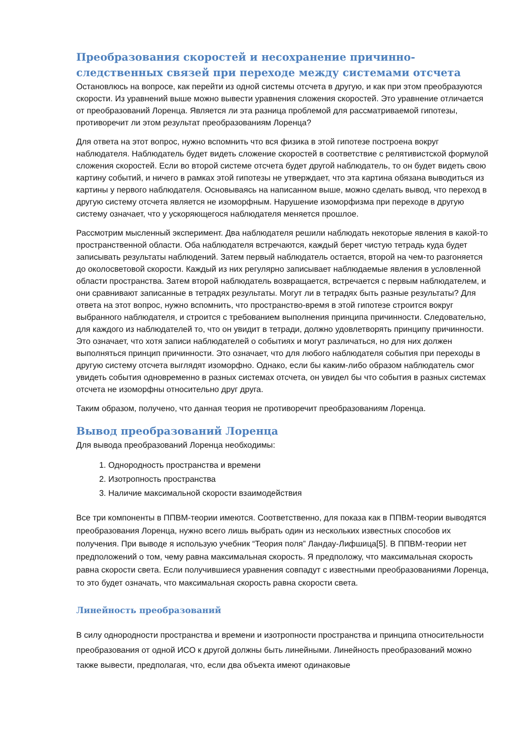Преобразования скоростей и несохранение причинно-следственных связей при переходе между системами отсчета
Остановлюсь на вопросе, как перейти из одной системы отсчета в другую, и как при этом преобразуются скорости. Из уравнений выше можно вывести уравнения сложения скоростей. Это уравнение отличается от преобразований Лоренца. Является ли эта разница проблемой для рассматриваемой гипотезы, противоречит ли этом результат преобразованиям Лоренца?
Для ответа на этот вопрос, нужно вспомнить что вся физика в этой гипотезе построена вокруг наблюдателя. Наблюдатель будет видеть сложение скоростей в соответствие с релятивистской формулой сложения скоростей. Если во второй системе отсчета будет другой наблюдатель, то он будет видеть свою картину событий, и ничего в рамках этой гипотезы не утверждает, что эта картина обязана выводиться из картины у первого наблюдателя. Основываясь на написанном выше, можно сделать вывод, что переход в другую систему отсчета является не изоморфным. Нарушение изоморфизма при переходе в другую систему означает, что у ускоряющегося наблюдателя меняется прошлое.
Рассмотрим мысленный эксперимент. Два наблюдателя решили наблюдать некоторые явления в какой-то пространственной области. Оба наблюдателя встречаются, каждый берет чистую тетрадь куда будет записывать результаты наблюдений. Затем первый наблюдатель остается, второй на чем-то разгоняется до околосветовой скорости. Каждый из них регулярно записывает наблюдаемые явления в условленной области пространства. Затем второй наблюдатель возвращается, встречается с первым наблюдателем, и они сравнивают записанные в тетрадях результаты. Могут ли в тетрадях быть разные результаты? Для ответа на этот вопрос, нужно вспомнить, что пространство-время в этой гипотезе строится вокруг выбранного наблюдателя, и строится с требованием выполнения принципа причинности. Следовательно, для каждого из наблюдателей то, что он увидит в тетради, должно удовлетворять принципу причинности. Это означает, что хотя записи наблюдателей о событиях и могут различаться, но для них должен выполняться принцип причинности. Это означает, что для любого наблюдателя события при переходы в другую систему отсчета выглядят изоморфно. Однако, если бы каким-либо образом наблюдатель смог увидеть события одновременно в разных системах отсчета, он увидел бы что события в разных системах отсчета не изоморфны относительно друг друга.
Таким образом, получено, что данная теория не противоречит преобразованиям Лоренца.
Вывод преобразований Лоренца
Для вывода преобразований Лоренца необходимы:
1. Однородность пространства и времени
2. Изотропность пространства
3. Наличие максимальной скорости взаимодействия
Все три компоненты в ППВМ-теории имеются. Соответственно, для показа как в ППВМ-теории выводятся преобразования Лоренца, нужно всего лишь выбрать один из нескольких известных способов их получения. При выводе я использую учебник “Теория поля” Ландау-Лифшица[5]. В ППВМ-теории нет предположений о том, чему равна максимальная скорость. Я предположу, что максимальная скорость равна скорости света. Если получившиеся уравнения совпадут с известными преобразованиями Лоренца, то это будет означать, что максимальная скорость равна скорости света.
Линейность преобразований
В силу однородности пространства и времени и изотропности пространства и принципа относительности преобразования от одной ИСО к другой должны быть линейными. Линейность преобразований можно также вывести, предполагая, что, если два объекта имеют одинаковые